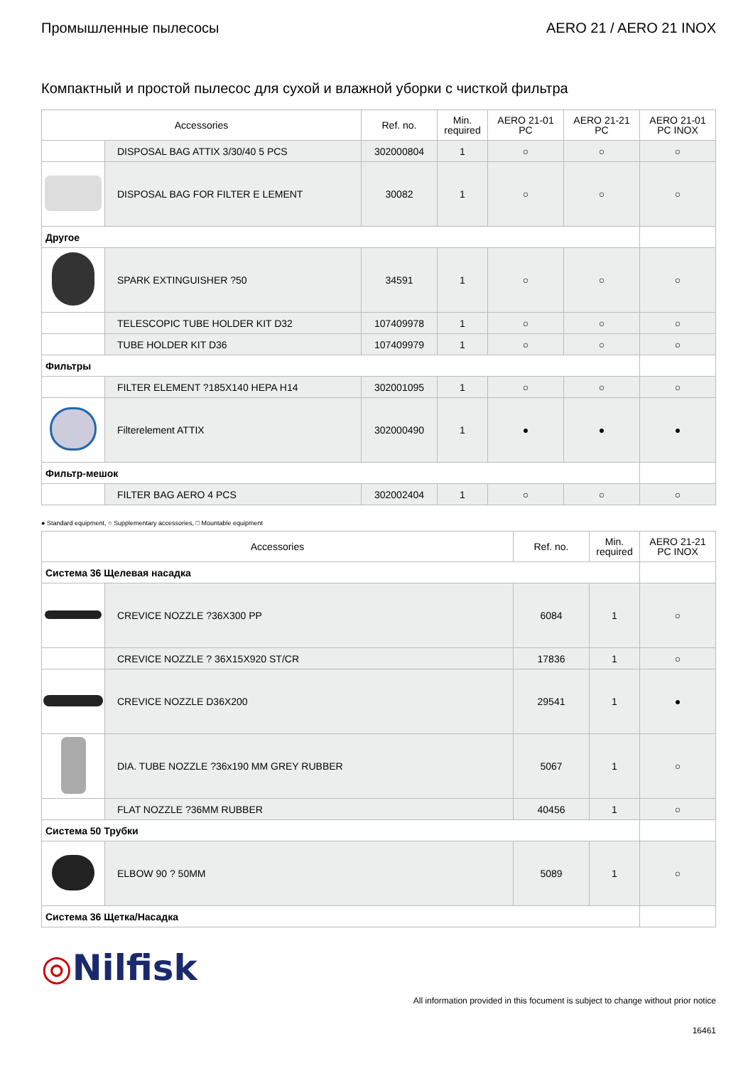Промышленные пылесосы AERO 21 / AERO 21 INOX
Компактный и простой пылесос для сухой и влажной уборки с чисткой фильтра
| Accessories | | Ref. no. | Min. required | AERO 21-01 PC | AERO 21-21 PC | AERO 21-01 PC INOX |
| --- | --- | --- | --- | --- | --- | --- |
| | DISPOSAL BAG ATTIX 3/30/40 5 PCS | 302000804 | 1 | ○ | ○ | ○ |
| | DISPOSAL BAG FOR FILTER E LEMENT | 30082 | 1 | ○ | ○ | ○ |
| Другое | | | | | | |
| | SPARK EXTINGUISHER ?50 | 34591 | 1 | ○ | ○ | ○ |
| | TELESCOPIC TUBE HOLDER KIT D32 | 107409978 | 1 | ○ | ○ | ○ |
| | TUBE HOLDER KIT D36 | 107409979 | 1 | ○ | ○ | ○ |
| Фильтры | | | | | | |
| | FILTER ELEMENT ?185X140 HEPA H14 | 302001095 | 1 | ○ | ○ | ○ |
| | Filterelement ATTIX | 302000490 | 1 | ● | ● | ● |
| Фильтр-мешок | | | | | | |
| | FILTER BAG AERO 4 PCS | 302002404 | 1 | ○ | ○ | ○ |
● Standard equipment, ○ Supplementary accessories, □ Mountable equipment
| Accessories | | Ref. no. | Min. required | AERO 21-21 PC INOX |
| --- | --- | --- | --- | --- |
| Система 36 Щелевая насадка | | | | |
| | CREVICE NOZZLE ?36X300 PP | 6084 | 1 | ○ |
| | CREVICE NOZZLE ? 36X15X920 ST/CR | 17836 | 1 | ○ |
| | CREVICE NOZZLE D36X200 | 29541 | 1 | ● |
| | DIA. TUBE NOZZLE ?36x190 MM GREY RUBBER | 5067 | 1 | ○ |
| | FLAT NOZZLE ?36MM RUBBER | 40456 | 1 | ○ |
| Система 50 Трубки | | | | |
| | ELBOW 90 ? 50MM | 5089 | 1 | ○ |
| Система 36 Щетка/Насадка | | | | |
◎Nilfisk
All information provided in this focument is subject to change without prior notice
16461